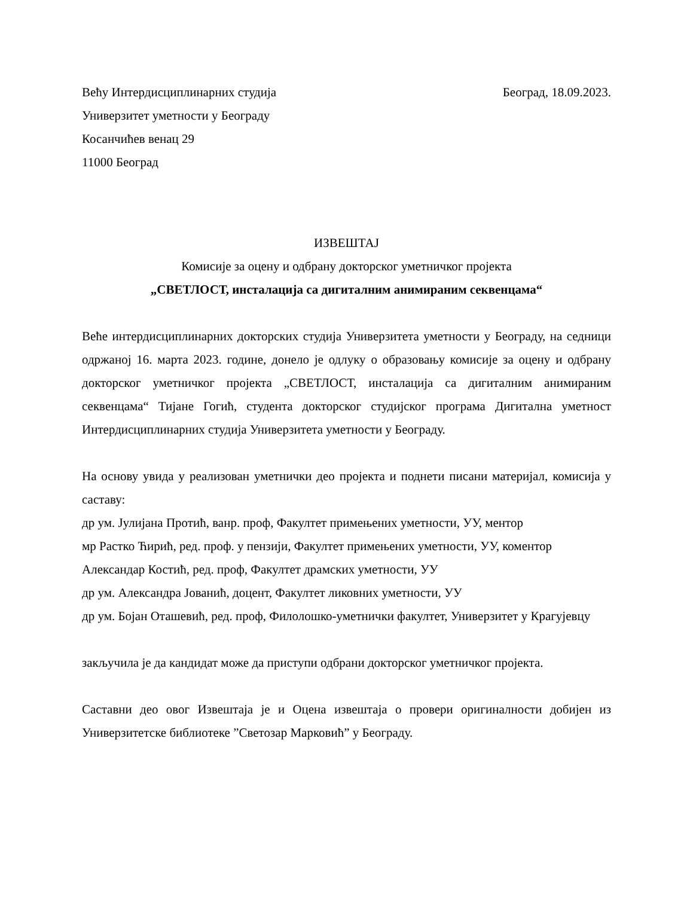Већу Интердисциплинарних студија Београд, 18.09.2023.
Универзитет уметности у Београду
Косанчићев венац 29
11000 Београд
ИЗВЕШТАЈ
Комисије за оцену и одбрану докторског уметничког пројекта
„СВЕТЛОСТ, инсталација са дигиталним анимираним секвенцама“
Веће интердисциплинарних докторских студија Универзитета уметности у Београду, на седници одржаној 16. марта 2023. године, донело је одлуку о образовању комисије за оцену и одбрану докторског уметничког пројекта „СВЕТЛОСТ, инсталација са дигиталним анимираним секвенцама“ Тијане Гогић, студента докторског студијског програма Дигитална уметност Интердисциплинарних студија Универзитета уметности у Београду.
На основу увида у реализован уметнички део пројекта и поднети писани материјал, комисија у саставу:
др ум. Јулијана Протић, ванр. проф, Факултет примењених уметности, УУ, ментор
мр Растко Ћирић, ред. проф. у пензији, Факултет примењених уметности, УУ, коментор
Александар Костић, ред. проф, Факултет драмских уметности, УУ
др ум. Александра Јованић, доцент, Факултет ликовних уметности, УУ
др ум. Бојан Оташевић, ред. проф, Филолошко-уметнички факултет, Универзитет у Крагујевцу
закључила је да кандидат може да приступи одбрани докторског уметничког пројекта.
Саставни део овог Извештаја је и Оцена извештаја о провери оригиналности добијен из Универзитетске библиотеке ”Светозар Марковић” у Београду.